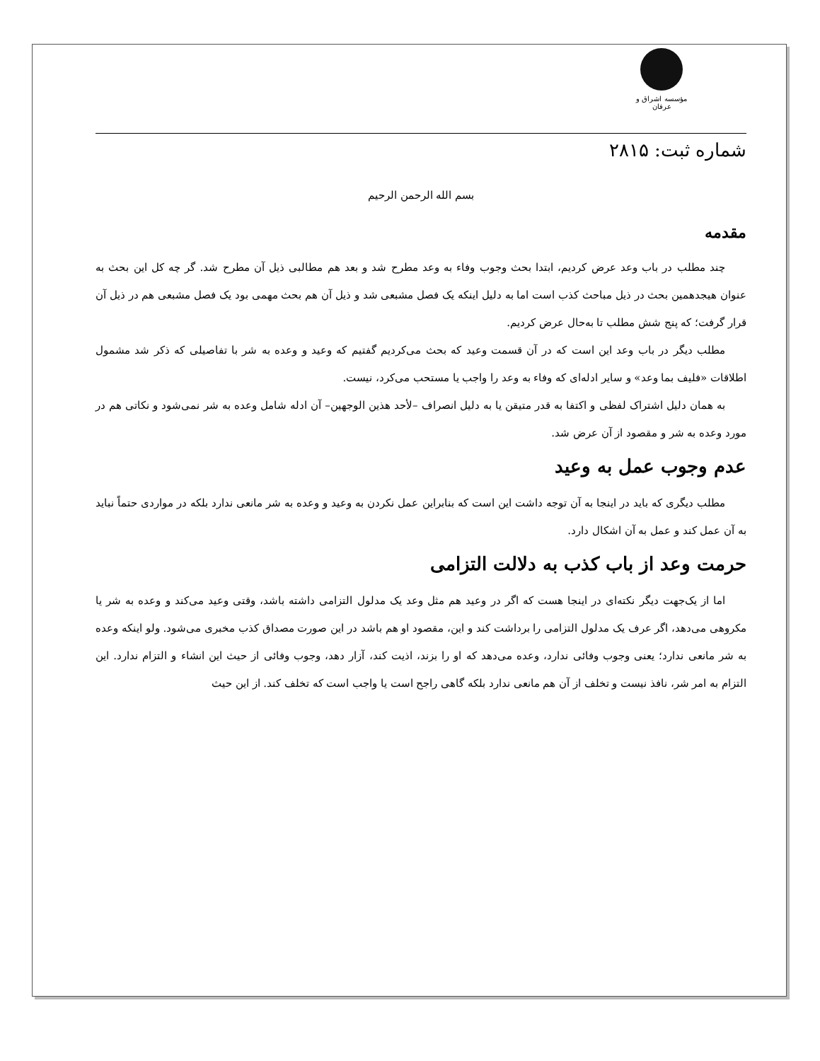مؤسسه اشراق و عرفان
شماره ثبت: ۲۸۱۵
بسم الله الرحمن الرحيم
مقدمه
چند مطلب در باب وعد عرض کردیم، ابتدا بحث وجوب وفاء به وعد مطرح شد و بعد هم مطالبی ذیل آن مطرح شد. گر چه کل این بحث به عنوان هیجدهمین بحث در ذیل مباحث کذب است اما به دلیل اینکه یک فصل مشبعی شد و ذیل آن هم بحث مهمی بود یک فصل مشبعی هم در ذیل آن قرار گرفت؛ که پنج شش مطلب تا به‌حال عرض کردیم.
مطلب دیگر در باب وعد این است که در آن قسمت وعید که بحث می‌کردیم گفتیم که وعید و وعده به شر با تفاصیلی که ذکر شد مشمول اطلاقات «فلیف بما وعد» و سایر ادله‌ای که وفاء به وعد را واجب یا مستحب می‌کرد، نیست.
به همان دلیل اشتراک لفظی و اکتفا به قدر متیقن یا به دلیل انصراف –لأحد هذین الوجهین– آن ادله شامل وعده به شر نمی‌شود و نکاتی هم در مورد وعده به شر و مقصود از آن عرض شد.
عدم وجوب عمل به وعید
مطلب دیگری که باید در اینجا به آن توجه داشت این است که بنابراین عمل نکردن به وعید و وعده به شر مانعی ندارد بلکه در مواردی حتماً نباید به آن عمل کند و عمل به آن اشکال دارد.
حرمت وعد از باب کذب به دلالت التزامی
اما از یک‌جهت دیگر نکته‌ای در اینجا هست که اگر در وعید هم مثل وعد یک مدلول التزامی داشته باشد، وقتی وعید می‌کند و وعده به شر یا مکروهی می‌دهد، اگر عرف یک مدلول التزامی را برداشت کند و این، مقصود او هم باشد در این صورت مصداق کذب مخبری می‌شود. ولو اینکه وعده به شر مانعی ندارد؛ یعنی وجوب وفائی ندارد، وعده می‌دهد که او را بزند، اذیت کند، آزار دهد، وجوب وفائی از حیث این انشاء و التزام ندارد. این التزام به امر شر، نافذ نیست و تخلف از آن هم مانعی ندارد بلکه گاهی راجح است یا واجب است که تخلف کند. از این حیث